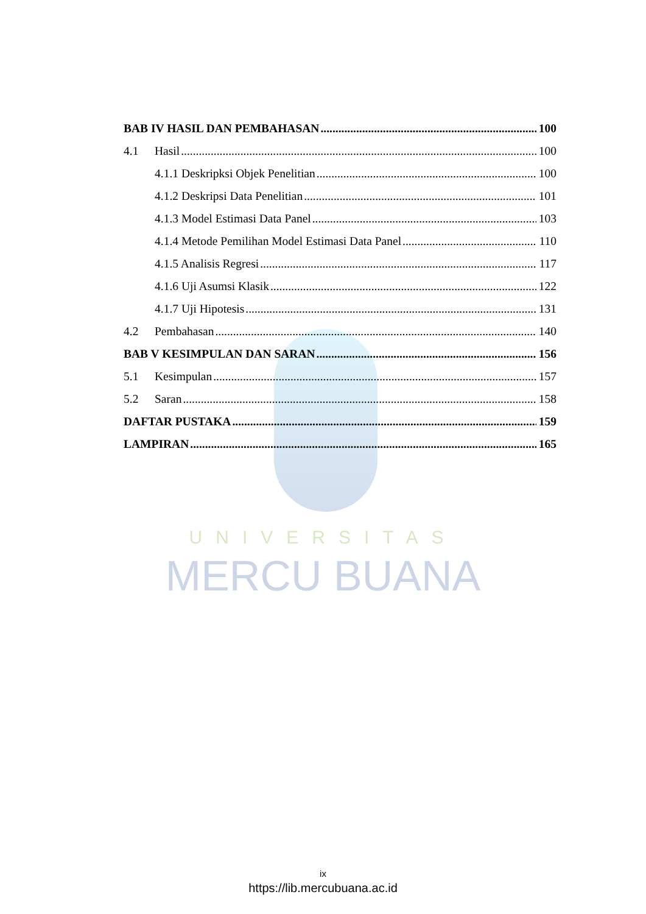UNIVERSITAS
MERCU BUANA
BAB IV HASIL DAN PEMBAHASAN 100
4.1 Hasil 100
4.1.1 Deskripksi Objek Penelitian 100
4.1.2 Deskripsi Data Penelitian 101
4.1.3 Model Estimasi Data Panel 103
4.1.4 Metode Pemilihan Model Estimasi Data Panel 110
4.1.5 Analisis Regresi 117
4.1.6 Uji Asumsi Klasik 122
4.1.7 Uji Hipotesis 131
4.2 Pembahasan 140
BAB V KESIMPULAN DAN SARAN 156
5.1 Kesimpulan 157
5.2 Saran 158
DAFTAR PUSTAKA 159
LAMPIRAN 165
ix
https://lib.mercubuana.ac.id